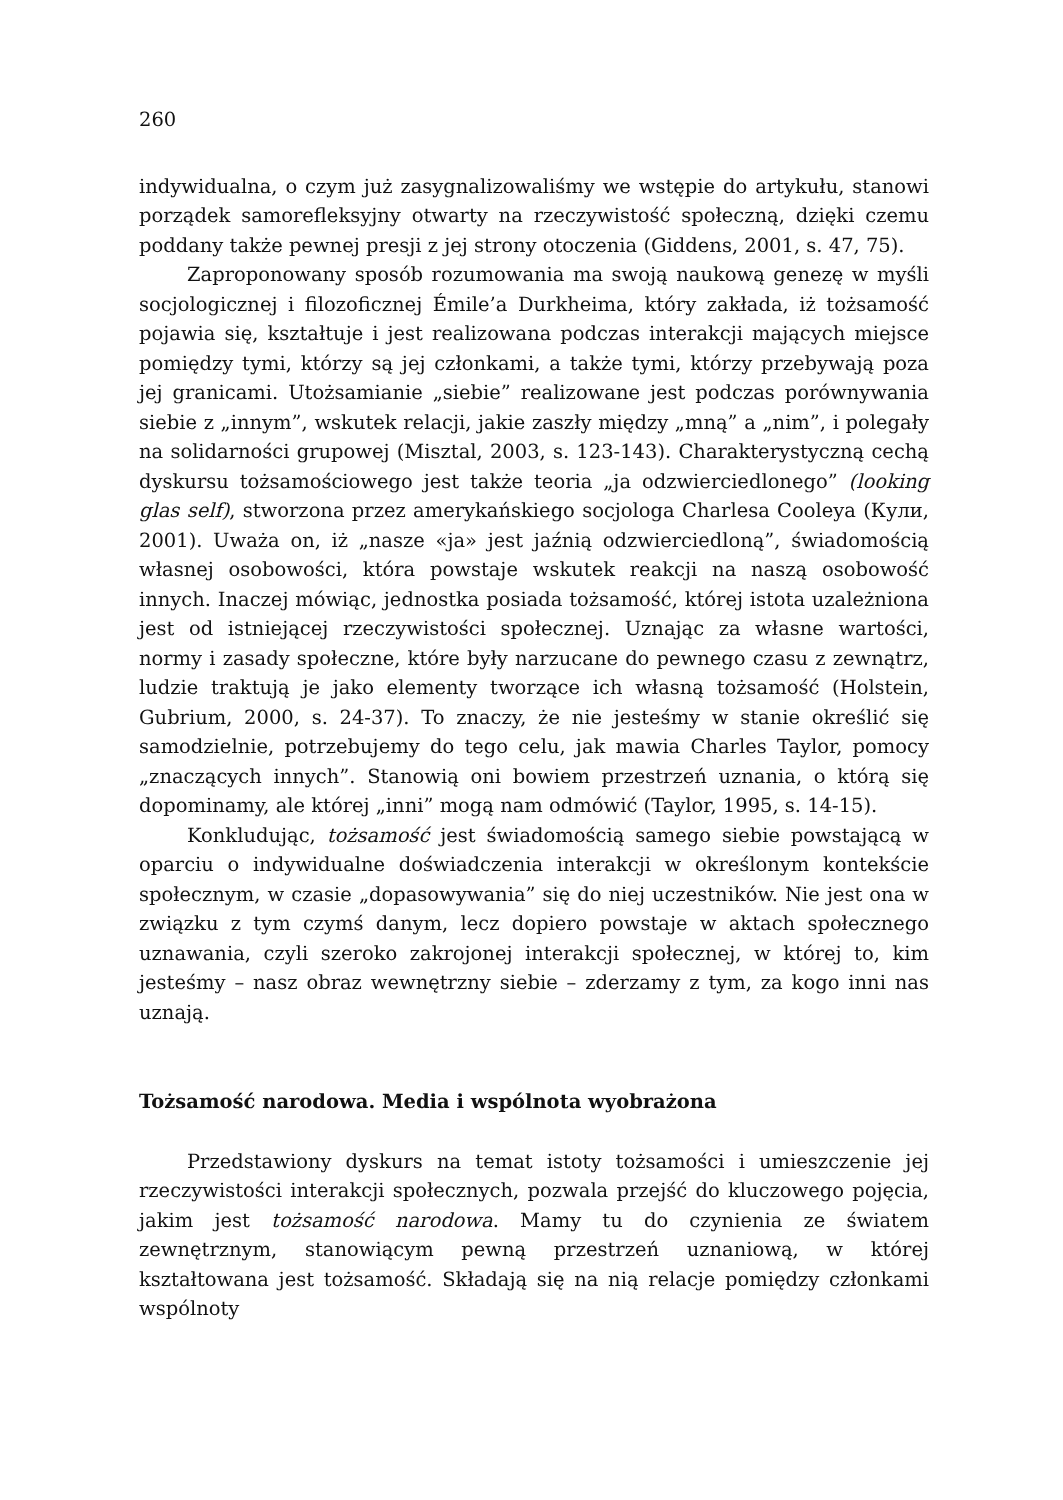260
indywidualna, o czym już zasygnalizowaliśmy we wstępie do artykułu, stanowi porządek samorefleksyjny otwarty na rzeczywistość społeczną, dzięki czemu poddany także pewnej presji z jej strony otoczenia (Giddens, 2001, s. 47, 75).
Zaproponowany sposób rozumowania ma swoją naukową genezę w myśli socjologicznej i filozoficznej Émile’a Durkheima, który zakłada, iż tożsamość pojawia się, kształtuje i jest realizowana podczas interakcji mających miejsce pomiędzy tymi, którzy są jej członkami, a także tymi, którzy przebywają poza jej granicami. Utożsamianie „siebie” realizowane jest podczas porównywania siebie z „innym”, wskutek relacji, jakie zaszły między „mną” a „nim”, i polegały na solidarności grupowej (Misztal, 2003, s. 123-143). Charakterystyczną cechą dyskursu tożsamościowego jest także teoria „ja odzwierciedlonego” (looking glas self), stworzona przez amerykańskiego socjologa Charlesa Cooleya (Кули, 2001). Uważa on, iż „nasze «ja» jest jaźnią odzwierciedloną”, świadomością własnej osobowości, która powstaje wskutek reakcji na naszą osobowość innych. Inaczej mówiąc, jednostka posiada tożsamość, której istota uzależniona jest od istniejącej rzeczywistości społecznej. Uznając za własne wartości, normy i zasady społeczne, które były narzucane do pewnego czasu z zewnątrz, ludzie traktują je jako elementy tworzące ich własną tożsamość (Holstein, Gubrium, 2000, s. 24-37). To znaczy, że nie jesteśmy w stanie określić się samodzielnie, potrzebujemy do tego celu, jak mawia Charles Taylor, pomocy „znaczących innych”. Stanowią oni bowiem przestrzeń uznania, o którą się dopominamy, ale której „inni” mogą nam odmówić (Taylor, 1995, s. 14-15).
Konkludując, tożsamość jest świadomością samego siebie powstającą w oparciu o indywidualne doświadczenia interakcji w określonym kontekście społecznym, w czasie „dopasowywania” się do niej uczestników. Nie jest ona w związku z tym czymś danym, lecz dopiero powstaje w aktach społecznego uznawania, czyli szeroko zakrojonej interakcji społecznej, w której to, kim jesteśmy – nasz obraz wewnętrzny siebie – zderzamy z tym, za kogo inni nas uznają.
Tożsamość narodowa. Media i wspólnota wyobrażona
Przedstawiony dyskurs na temat istoty tożsamości i umieszczenie jej rzeczywistości interakcji społecznych, pozwala przejść do kluczowego pojęcia, jakim jest tożsamość narodowa. Mamy tu do czynienia ze światem zewnętrznym, stanowiącym pewną przestrzeń uznaniową, w której kształtowana jest tożsamość. Składają się na nią relacje pomiędzy członkami wspólnoty